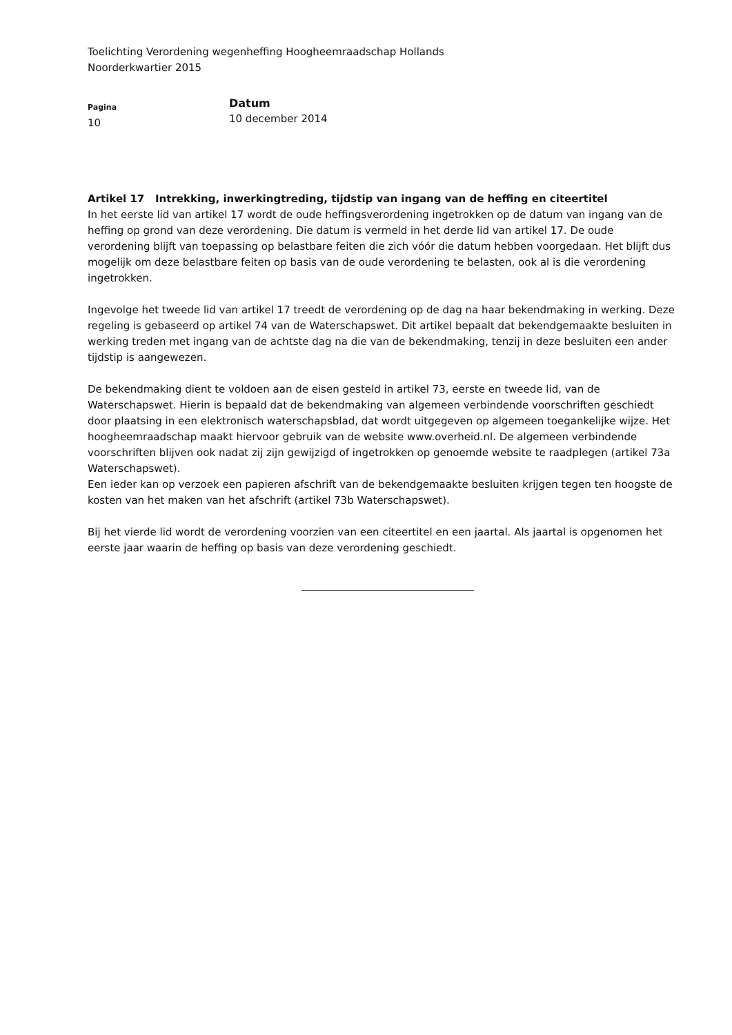Toelichting Verordening wegenheffing Hoogheemraadschap Hollands
Noorderkwartier 2015
Pagina
10
Datum
10 december 2014
Artikel 17 Intrekking, inwerkingtreding, tijdstip van ingang van de heffing en citeertitel
In het eerste lid van artikel 17 wordt de oude heffingsverordening ingetrokken op de datum van ingang van de heffing op grond van deze verordening. Die datum is vermeld in het derde lid van artikel 17. De oude verordening blijft van toepassing op belastbare feiten die zich vóór die datum hebben voorgedaan. Het blijft dus mogelijk om deze belastbare feiten op basis van de oude verordening te belasten, ook al is die verordening ingetrokken.
Ingevolge het tweede lid van artikel 17 treedt de verordening op de dag na haar bekendmaking in werking. Deze regeling is gebaseerd op artikel 74 van de Waterschapswet. Dit artikel bepaalt dat bekendgemaakte besluiten in werking treden met ingang van de achtste dag na die van de bekendmaking, tenzij in deze besluiten een ander tijdstip is aangewezen.
De bekendmaking dient te voldoen aan de eisen gesteld in artikel 73, eerste en tweede lid, van de Waterschapswet. Hierin is bepaald dat de bekendmaking van algemeen verbindende voorschriften geschiedt door plaatsing in een elektronisch waterschapsblad, dat wordt uitgegeven op algemeen toegankelijke wijze. Het hoogheemraadschap maakt hiervoor gebruik van de website www.overheid.nl. De algemeen verbindende voorschriften blijven ook nadat zij zijn gewijzigd of ingetrokken op genoemde website te raadplegen (artikel 73a Waterschapswet).
Een ieder kan op verzoek een papieren afschrift van de bekendgemaakte besluiten krijgen tegen ten hoogste de kosten van het maken van het afschrift (artikel 73b Waterschapswet).
Bij het vierde lid wordt de verordening voorzien van een citeertitel en een jaartal. Als jaartal is opgenomen het eerste jaar waarin de heffing op basis van deze verordening geschiedt.